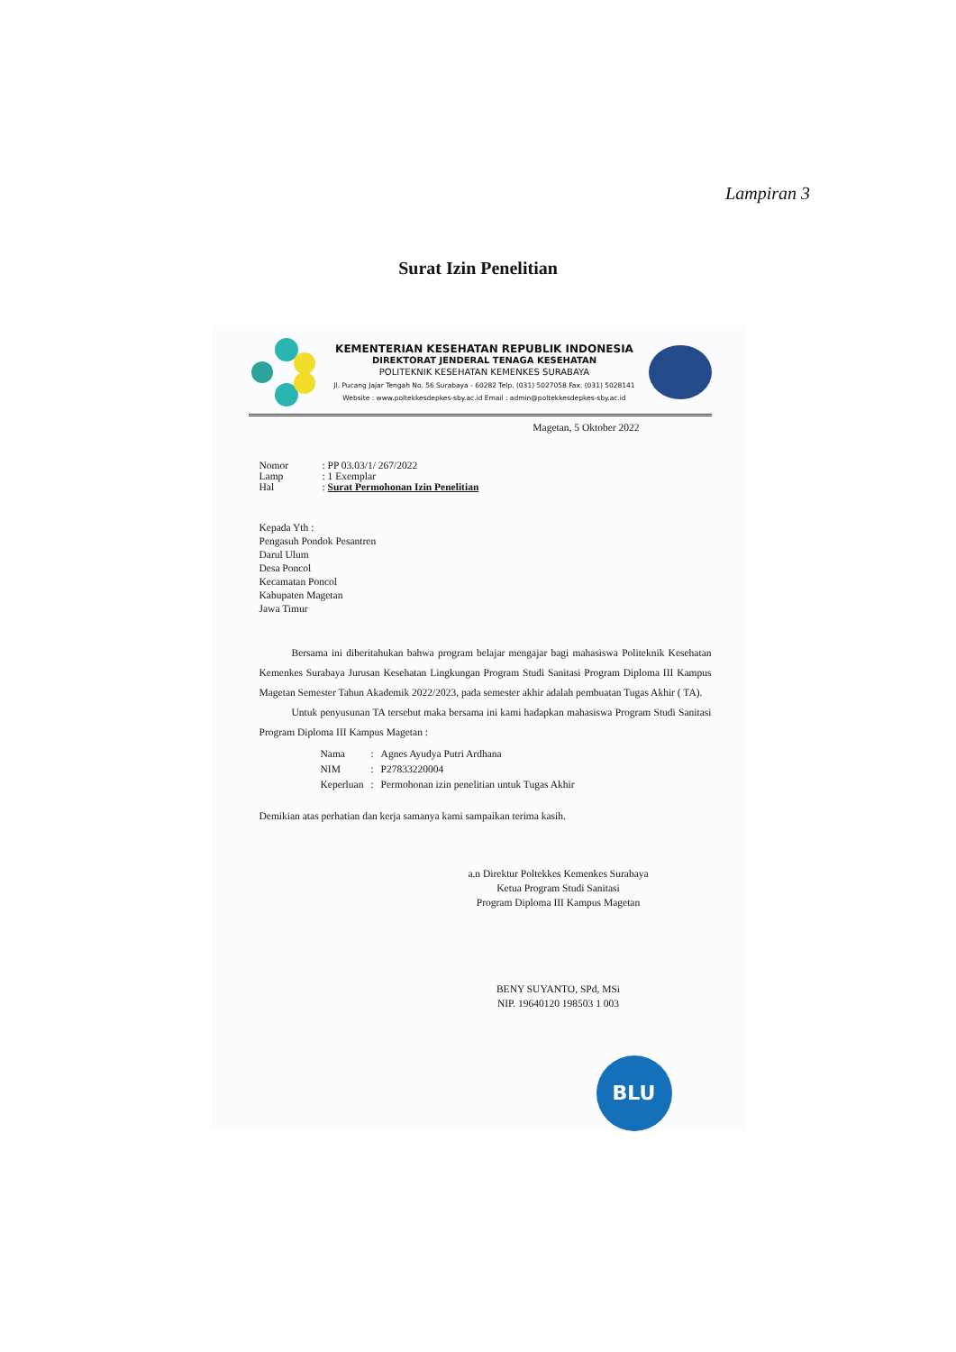Lampiran 3
Surat Izin Penelitian
KEMENTERIAN KESEHATAN REPUBLIK INDONESIA
DIREKTORAT JENDERAL TENAGA KESEHATAN
POLITEKNIK KESEHATAN KEMENKES SURABAYA
Jl. Pucang Jajar Tengah No. 56 Surabaya - 60282 Telp. (031) 5027058 Fax. (031) 5028141
Website : www.poltekkesdepkes-sby.ac.id Email : admin@poltekkesdepkes-sby.ac.id
Magetan, 5 Oktober 2022
| Nomor | : PP 03.03/1/ 267/2022 |
| Lamp | : 1 Exemplar |
| Hal | : Surat Permohonan Izin Penelitian |
Kepada Yth :
Pengasuh Pondok Pesantren
Darul Ulum
Desa Poncol
Kecamatan Poncol
Kabupaten Magetan
Jawa Timur
Bersama ini diberitahukan bahwa program belajar mengajar bagi mahasiswa Politeknik Kesehatan Kemenkes Surabaya Jurusan Kesehatan Lingkungan Program Studi Sanitasi Program Diploma III Kampus Magetan Semester Tahun Akademik 2022/2023, pada semester akhir adalah pembuatan Tugas Akhir ( TA).
Untuk penyusunan TA tersebut maka bersama ini kami hadapkan mahasiswa Program Studi Sanitasi Program Diploma III Kampus Magetan :
| Nama | : | Agnes Ayudya Putri Ardhana |
| NIM | : | P27833220004 |
| Keperluan | : | Permohonan izin penelitian untuk Tugas Akhir |
Demikian atas perhatian dan kerja samanya kami sampaikan terima kasih.
a.n Direktur Poltekkes Kemenkes Surabaya
Ketua Program Studi Sanitasi
Program Diploma III Kampus Magetan
BENY SUYANTO, SPd, MSi
NIP. 19640120 198503 1 003
BLU